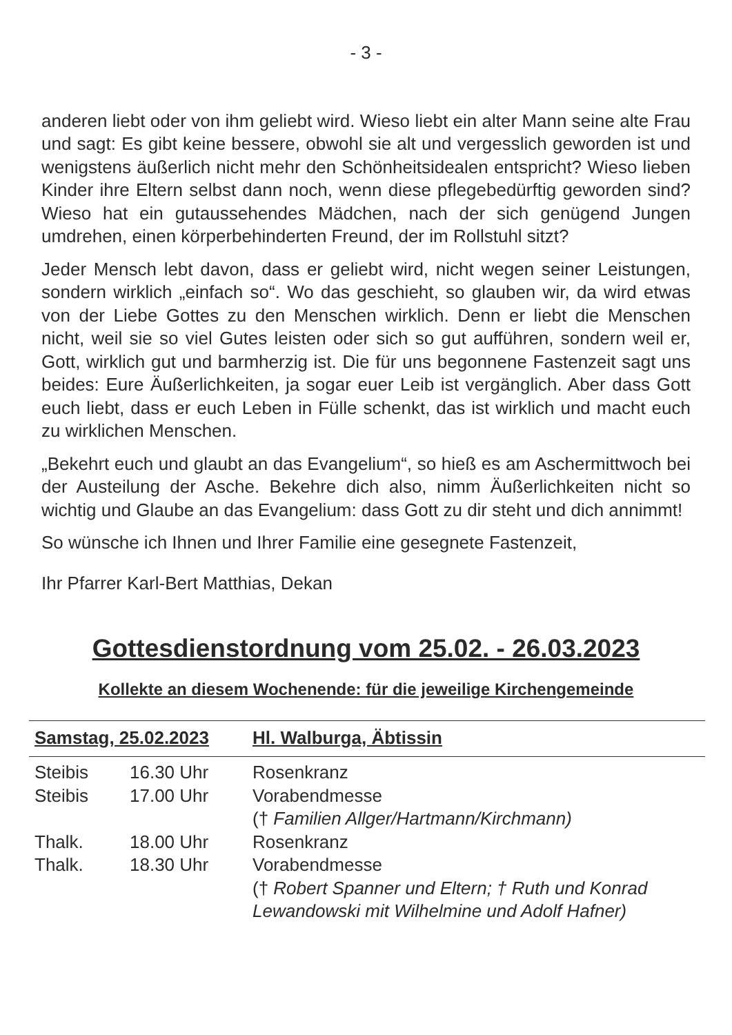- 3 -
anderen liebt oder von ihm geliebt wird. Wieso liebt ein alter Mann seine alte Frau und sagt: Es gibt keine bessere, obwohl sie alt und vergesslich geworden ist und wenigstens äußerlich nicht mehr den Schönheitsidealen entspricht? Wieso lieben Kinder ihre Eltern selbst dann noch, wenn diese pflegebedürftig geworden sind? Wieso hat ein gutaussehendes Mädchen, nach der sich genügend Jungen umdrehen, einen körperbehinderten Freund, der im Rollstuhl sitzt?
Jeder Mensch lebt davon, dass er geliebt wird, nicht wegen seiner Leistungen, sondern wirklich „einfach so“. Wo das geschieht, so glauben wir, da wird etwas von der Liebe Gottes zu den Menschen wirklich. Denn er liebt die Menschen nicht, weil sie so viel Gutes leisten oder sich so gut aufführen, sondern weil er, Gott, wirklich gut und barmherzig ist. Die für uns begonnene Fastenzeit sagt uns beides: Eure Äußerlichkeiten, ja sogar euer Leib ist vergänglich. Aber dass Gott euch liebt, dass er euch Leben in Fülle schenkt, das ist wirklich und macht euch zu wirklichen Menschen.
„Bekehrt euch und glaubt an das Evangelium“, so hieß es am Aschermittwoch bei der Austeilung der Asche. Bekehre dich also, nimm Äußerlichkeiten nicht so wichtig und Glaube an das Evangelium: dass Gott zu dir steht und dich annimmt!
So wünsche ich Ihnen und Ihrer Familie eine gesegnete Fastenzeit,
Ihr Pfarrer Karl-Bert Matthias, Dekan
Gottesdienstordnung vom 25.02. - 26.03.2023
Kollekte an diesem Wochenende: für die jeweilige Kirchengemeinde
| Samstag, 25.02.2023 | | Hl. Walburga, Äbtissin |
| Steibis | 16.30 Uhr | Rosenkranz |
| Steibis | 17.00 Uhr | Vorabendmesse († Familien Allger/Hartmann/Kirchmann) |
| Thalk. | 18.00 Uhr | Rosenkranz |
| Thalk. | 18.30 Uhr | Vorabendmesse († Robert Spanner und Eltern; † Ruth und Konrad Lewandowski mit Wilhelmine und Adolf Hafner) |